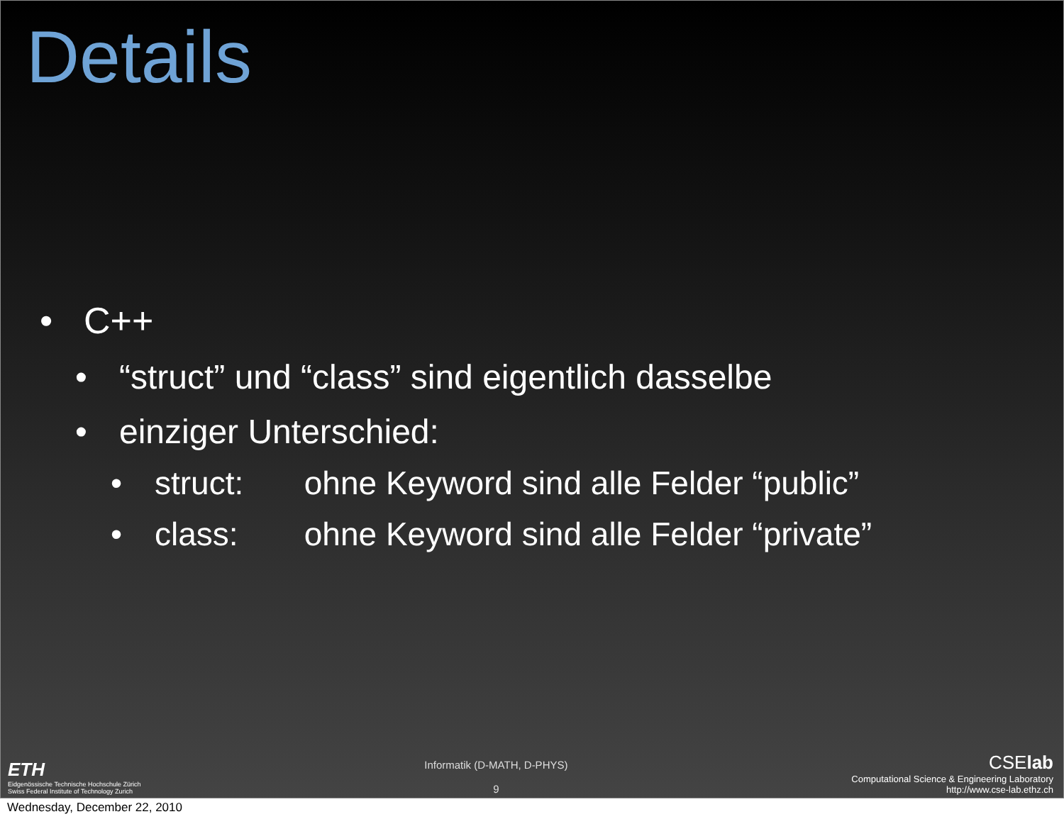Details
• C++
• “struct” und “class” sind eigentlich dasselbe
• einziger Unterschied:
• struct: ohne Keyword sind alle Felder “public”
• class: ohne Keyword sind alle Felder “private”
ETH
Eidgenössische Technische Hochschule Zürich
Swiss Federal Institute of Technology Zurich
Informatik (D-MATH, D-PHYS)
9
CSElab
Computational Science & Engineering Laboratory
http://www.cse-lab.ethz.ch
Wednesday, December 22, 2010